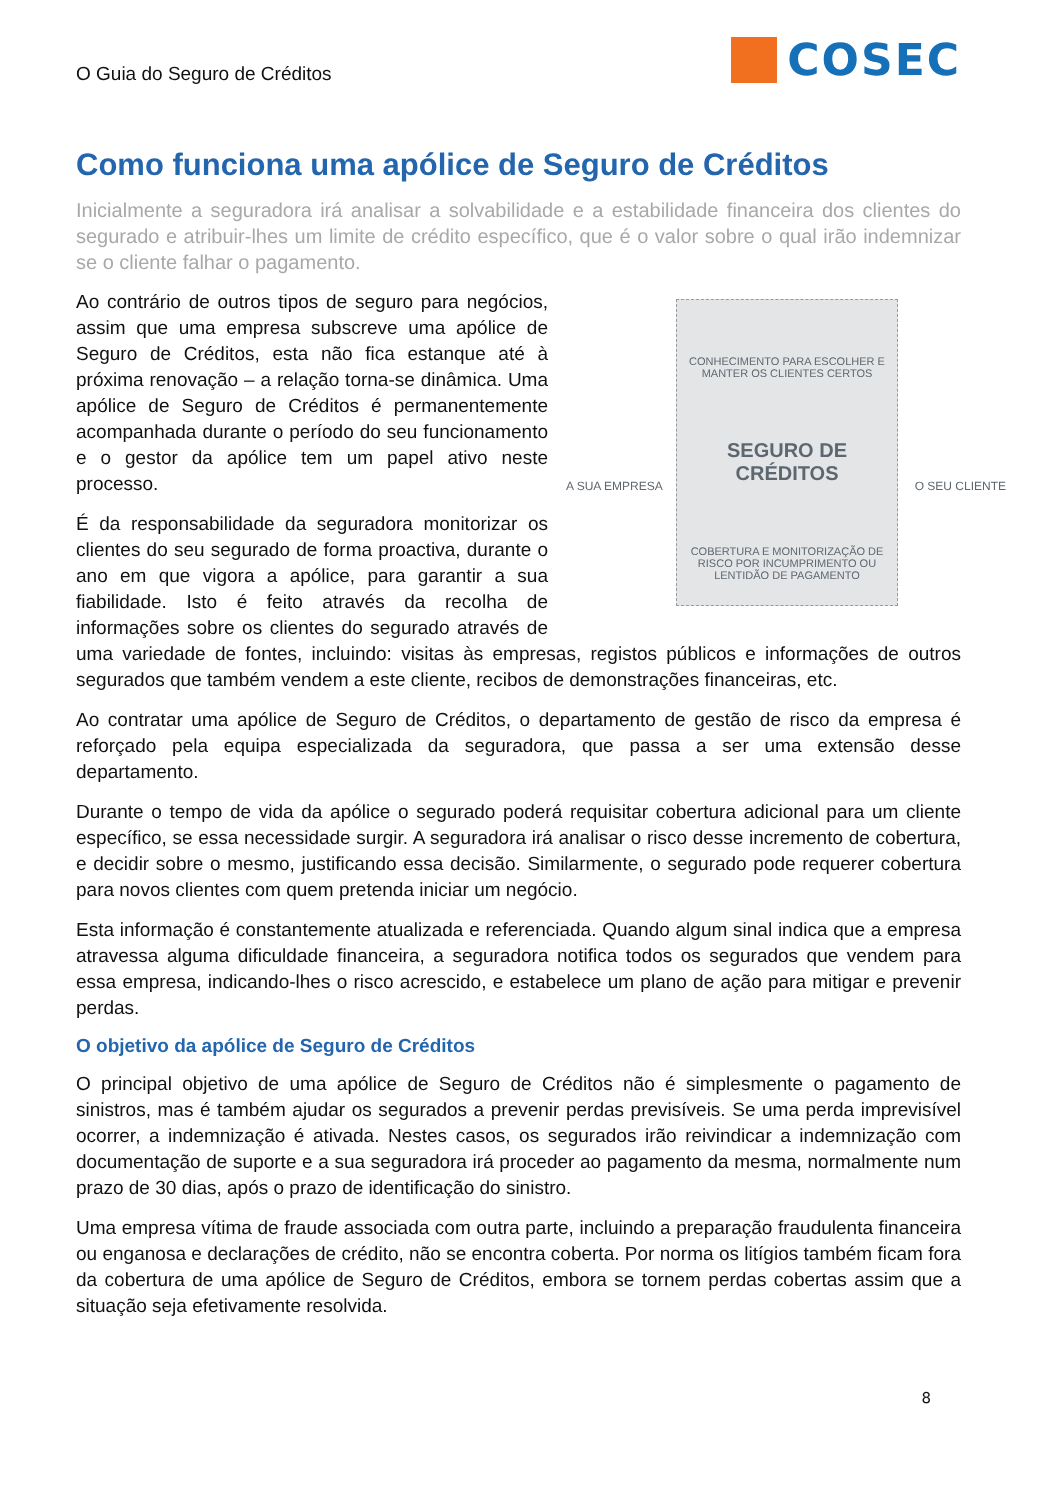O Guia do Seguro de Créditos
COSEC
Como funciona uma apólice de Seguro de Créditos
Inicialmente a seguradora irá analisar a solvabilidade e a estabilidade financeira dos clientes do segurado e atribuir-lhes um limite de crédito específico, que é o valor sobre o qual irão indemnizar se o cliente falhar o pagamento.
CONHECIMENTO PARA ESCOLHER E MANTER OS CLIENTES CERTOS
SEGURO DE CRÉDITOS
COBERTURA E MONITORIZAÇÃO DE RISCO POR INCUMPRIMENTO OU LENTIDÃO DE PAGAMENTO
A SUA EMPRESA O SEU CLIENTE
Ao contrário de outros tipos de seguro para negócios, assim que uma empresa subscreve uma apólice de Seguro de Créditos, esta não fica estanque até à próxima renovação – a relação torna-se dinâmica. Uma apólice de Seguro de Créditos é permanentemente acompanhada durante o período do seu funcionamento e o gestor da apólice tem um papel ativo neste processo.
É da responsabilidade da seguradora monitorizar os clientes do seu segurado de forma proactiva, durante o ano em que vigora a apólice, para garantir a sua fiabilidade. Isto é feito através da recolha de informações sobre os clientes do segurado através de uma variedade de fontes, incluindo: visitas às empresas, registos públicos e informações de outros segurados que também vendem a este cliente, recibos de demonstrações financeiras, etc.
Ao contratar uma apólice de Seguro de Créditos, o departamento de gestão de risco da empresa é reforçado pela equipa especializada da seguradora, que passa a ser uma extensão desse departamento.
Durante o tempo de vida da apólice o segurado poderá requisitar cobertura adicional para um cliente específico, se essa necessidade surgir. A seguradora irá analisar o risco desse incremento de cobertura, e decidir sobre o mesmo, justificando essa decisão. Similarmente, o segurado pode requerer cobertura para novos clientes com quem pretenda iniciar um negócio.
Esta informação é constantemente atualizada e referenciada. Quando algum sinal indica que a empresa atravessa alguma dificuldade financeira, a seguradora notifica todos os segurados que vendem para essa empresa, indicando-lhes o risco acrescido, e estabelece um plano de ação para mitigar e prevenir perdas.
O objetivo da apólice de Seguro de Créditos
O principal objetivo de uma apólice de Seguro de Créditos não é simplesmente o pagamento de sinistros, mas é também ajudar os segurados a prevenir perdas previsíveis. Se uma perda imprevisível ocorrer, a indemnização é ativada. Nestes casos, os segurados irão reivindicar a indemnização com documentação de suporte e a sua seguradora irá proceder ao pagamento da mesma, normalmente num prazo de 30 dias, após o prazo de identificação do sinistro.
Uma empresa vítima de fraude associada com outra parte, incluindo a preparação fraudulenta financeira ou enganosa e declarações de crédito, não se encontra coberta. Por norma os litígios também ficam fora da cobertura de uma apólice de Seguro de Créditos, embora se tornem perdas cobertas assim que a situação seja efetivamente resolvida.
8